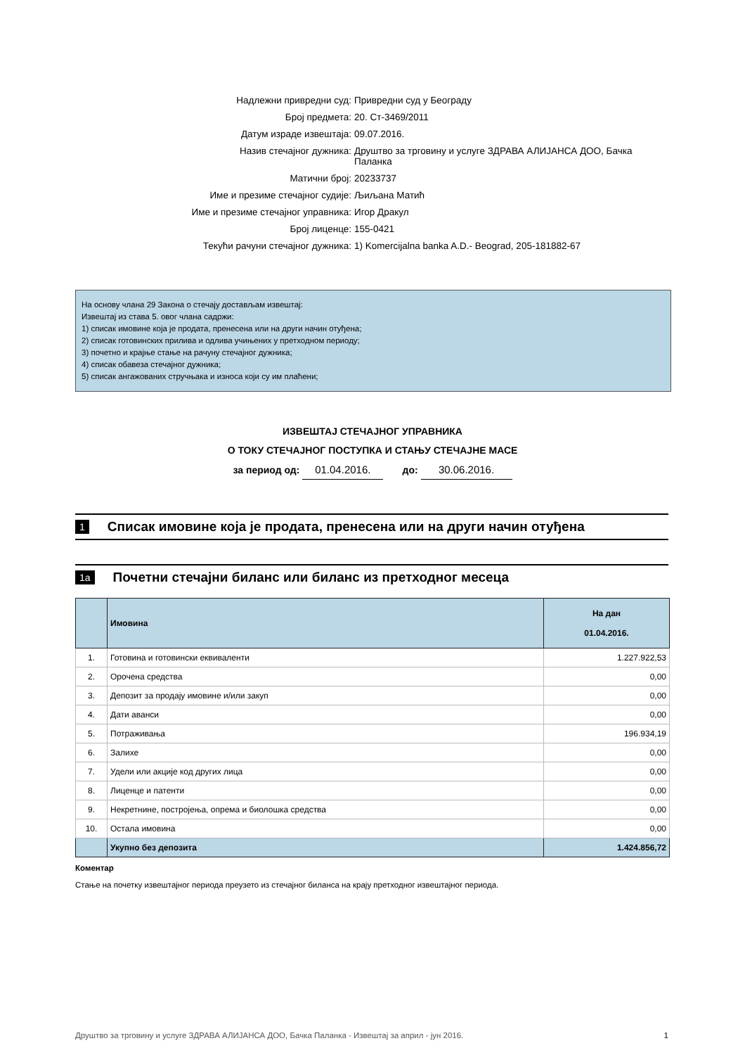Надлежни привредни суд: Привредни суд у Београду
Број предмета: 20. Ст-3469/2011
Датум израде извештаја: 09.07.2016.
Назив стечајног дужника: Друштво за трговину и услуге ЗДРАВА АЛИЈАНСА ДОО, Бачка Паланка
Матични број: 20233737
Име и презиме стечајног судије: Љиљана Матић
Име и презиме стечајног управника: Игор Дракул
Број лиценце: 155-0421
Текући рачуни стечајног дужника: 1) Komercijalna banka A.D.- Beograd, 205-181882-67
На основу члана 29 Закона о стечају достављам извештај:
Извештај из става 5. овог члана садржи:
1) списак имовине која је продата, пренесена или на други начин отуђена;
2) списак готовинских прилива и одлива учињених у претходном периоду;
3) почетно и крајње стање на рачуну стечајног дужника;
4) списак обавеза стечајног дужника;
5) списак ангажованих стручњака и износа који су им плаћени;
ИЗВЕШТАЈ СТЕЧАЈНОГ УПРАВНИКА
О ТОКУ СТЕЧАЈНОГ ПОСТУПКА И СТАЊУ СТЕЧАЈНЕ МАСЕ
за период од: 01.04.2016. до: 30.06.2016.
1 Списак имовине која је продата, пренесена или на други начин отуђена
1a Почетни стечајни биланс или биланс из претходног месеца
| | Имовина | На дан 01.04.2016. |
| --- | --- | --- |
| 1. | Готовина и готовински еквиваленти | 1.227.922,53 |
| 2. | Орочена средства | 0,00 |
| 3. | Депозит за продају имовине и/или закуп | 0,00 |
| 4. | Дати аванси | 0,00 |
| 5. | Потраживања | 196.934,19 |
| 6. | Залихе | 0,00 |
| 7. | Удели или акције код других лица | 0,00 |
| 8. | Лиценце и патенти | 0,00 |
| 9. | Некретнине, постројења, опрема и биолошка средства | 0,00 |
| 10. | Остала имовина | 0,00 |
| | Укупно без депозита | 1.424.856,72 |
Коментар
Стање на почетку извештајног периода преузето из стечајног биланса на крају претходног извештајног периода.
Друштво за трговину и услуге ЗДРАВА АЛИЈАНСА ДОО, Бачка Паланка - Извештај за април - јун 2016. 1